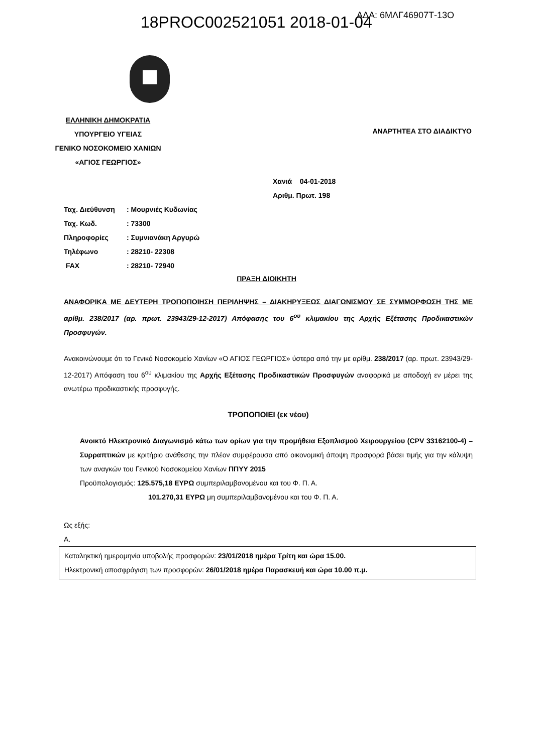18PROC002521051 2018-01-04 ΑΔΑ: 6ΜΛΓ46907Τ-13Ο
ΕΛΛΗΝΙΚΗ ΔΗΜΟΚΡΑΤΙΑ
ΥΠΟΥΡΓΕΙΟ ΥΓΕΙΑΣ
ΓΕΝΙΚΟ ΝΟΣΟΚΟΜΕΙΟ ΧΑΝΙΩΝ
«ΑΓΙΟΣ ΓΕΩΡΓΙΟΣ»
ΑΝΑΡΤΗΤΕΑ ΣΤΟ ΔΙΑΔΙΚΤΥΟ
Χανιά 04-01-2018
Αριθμ. Πρωτ. 198
Ταχ. Διεύθυνση: Μουρνιές Κυδωνίας
Ταχ. Κωδ.: 73300
Πληροφορίες: Συμνιανάκη Αργυρώ
Τηλέφωνο: 28210- 22308
FAX: 28210- 72940
ΠΡΑΞΗ ΔΙΟΙΚΗΤΗ
ΑΝΑΦΟΡΙΚΑ ΜΕ ΔΕΥΤΕΡΗ ΤΡΟΠΟΠΟΙΗΣΗ ΠΕΡΙΛΗΨΗΣ – ΔΙΑΚΗΡΥΞΕΩΣ ΔΙΑΓΩΝΙΣΜΟΥ ΣΕ ΣΥΜΜΟΡΦΩΣΗ ΤΗΣ ΜΕ αρίθμ. 238/2017 (αρ. πρωτ. 23943/29-12-2017) Απόφασης του 6<sup>ου</sup> κλιμακίου της Αρχής Εξέτασης Προδικαστικών Προσφυγών.
Ανακοινώνουμε ότι το Γενικό Νοσοκομείο Χανίων «Ο ΑΓΙΟΣ ΓΕΩΡΓΙΟΣ» ύστερα από την με αρίθμ. 238/2017 (αρ. πρωτ. 23943/29-12-2017) Απόφαση του 6<sup>ου</sup> κλιμακίου της Αρχής Εξέτασης Προδικαστικών Προσφυγών αναφορικά με αποδοχή εν μέρει της ανωτέρω προδικαστικής προσφυγής.
ΤΡΟΠΟΠΟΙΕΙ (εκ νέου)
Ανοικτό Ηλεκτρονικό Διαγωνισμό κάτω των ορίων για την προμήθεια Εξοπλισμού Χειρουργείου (CPV 33162100-4) – Συρραπτικών με κριτήριο ανάθεσης την πλέον συμφέρουσα από οικονομική άποψη προσφορά βάσει τιμής για την κάλυψη των αναγκών του Γενικού Νοσοκομείου Χανίων ΠΠΥΥ 2015
Προϋπολογισμός: 125.575,18 ΕΥΡΩ συμπεριλαμβανομένου και του Φ. Π. Α.
101.270,31 ΕΥΡΩ μη συμπεριλαμβανομένου και του Φ. Π. Α.
Ως εξής:
Α.
Καταληκτική ημερομηνία υποβολής προσφορών: 23/01/2018 ημέρα Τρίτη και ώρα 15.00.
Ηλεκτρονική αποσφράγιση των προσφορών: 26/01/2018 ημέρα Παρασκευή και ώρα 10.00 π.μ.